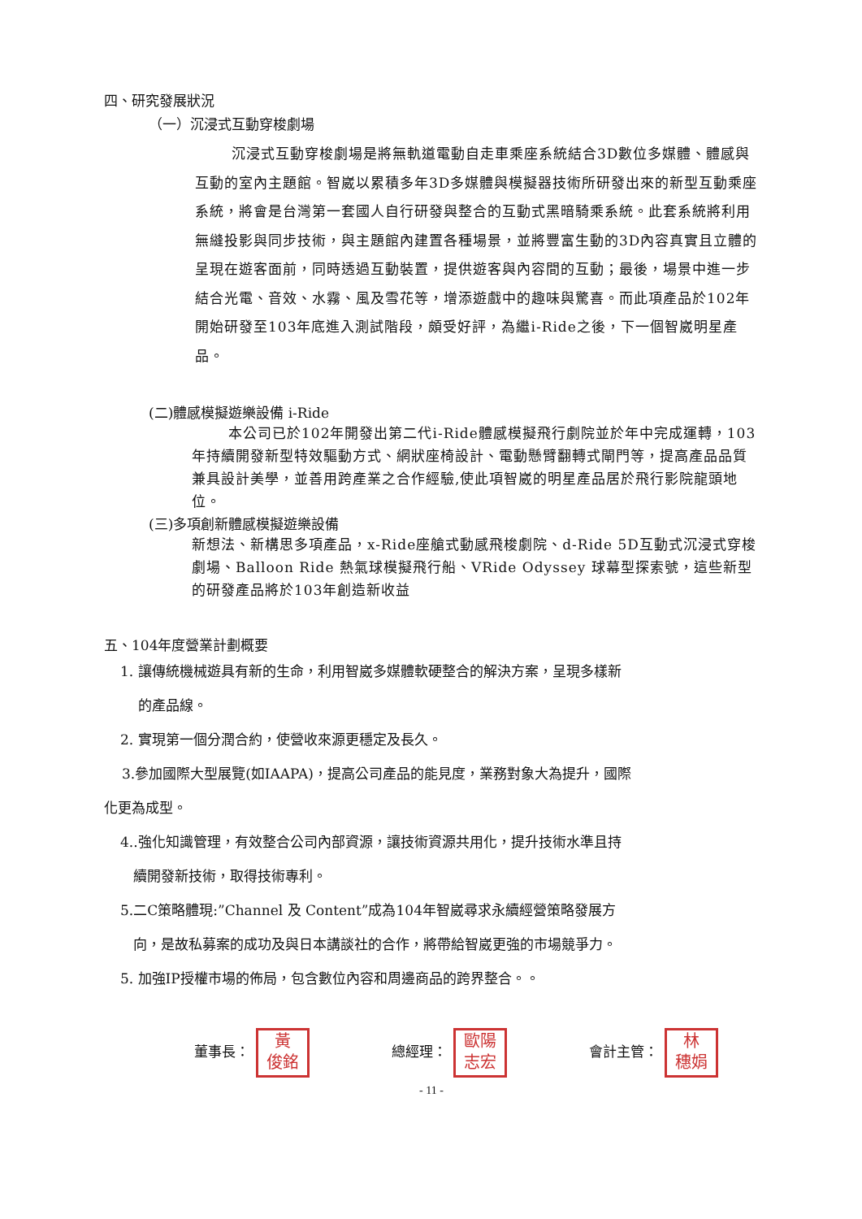四、研究發展狀況
（一）沉浸式互動穿梭劇場
沉浸式互動穿梭劇場是將無軌道電動自走車乘座系統結合3D數位多媒體、體感與互動的室內主題館。智崴以累積多年3D多媒體與模擬器技術所研發出來的新型互動乘座系統，將會是台灣第一套國人自行研發與整合的互動式黑暗騎乘系統。此套系統將利用無縫投影與同步技術，與主題館內建置各種場景，並將豐富生動的3D內容真實且立體的呈現在遊客面前，同時透過互動裝置，提供遊客與內容間的互動；最後，場景中進一步結合光電、音效、水霧、風及雪花等，增添遊戲中的趣味與驚喜。而此項產品於102年開始研發至103年底進入測試階段，頗受好評，為繼i-Ride之後，下一個智崴明星產品。
(二)體感模擬遊樂設備 i-Ride
本公司已於102年開發出第二代i-Ride體感模擬飛行劇院並於年中完成運轉，103年持續開發新型特效驅動方式、網狀座椅設計、電動懸臂翻轉式閘門等，提高產品品質兼具設計美學，並善用跨產業之合作經驗,使此項智崴的明星產品居於飛行影院龍頭地位。
(三)多項創新體感模擬遊樂設備
新想法、新構思多項產品，x-Ride座艙式動感飛梭劇院、d-Ride 5D互動式沉浸式穿梭劇場、Balloon Ride 熱氣球模擬飛行船、VRide Odyssey 球幕型探索號，這些新型的研發產品將於103年創造新收益
五、104年度營業計劃概要
1. 讓傳統機械遊具有新的生命，利用智崴多媒體軟硬整合的解決方案，呈現多樣新
的產品線。
2. 實現第一個分潤合約，使營收來源更穩定及長久。
3.參加國際大型展覽(如IAAPA)，提高公司產品的能見度，業務對象大為提升，國際
化更為成型。
4..強化知識管理，有效整合公司內部資源，讓技術資源共用化，提升技術水準且持
續開發新技術，取得技術專利。
5.二C策略體現:”Channel 及 Content”成為104年智崴尋求永續經營策略發展方
向，是故私募案的成功及與日本講談社的合作，將帶給智崴更強的市場競爭力。
5. 加強IP授權市場的佈局，包含數位內容和周邊商品的跨界整合。。
董事長： 黃
俊銘 總經理： 歐陽
志宏 會計主管： 林
穗娟
- 11 -